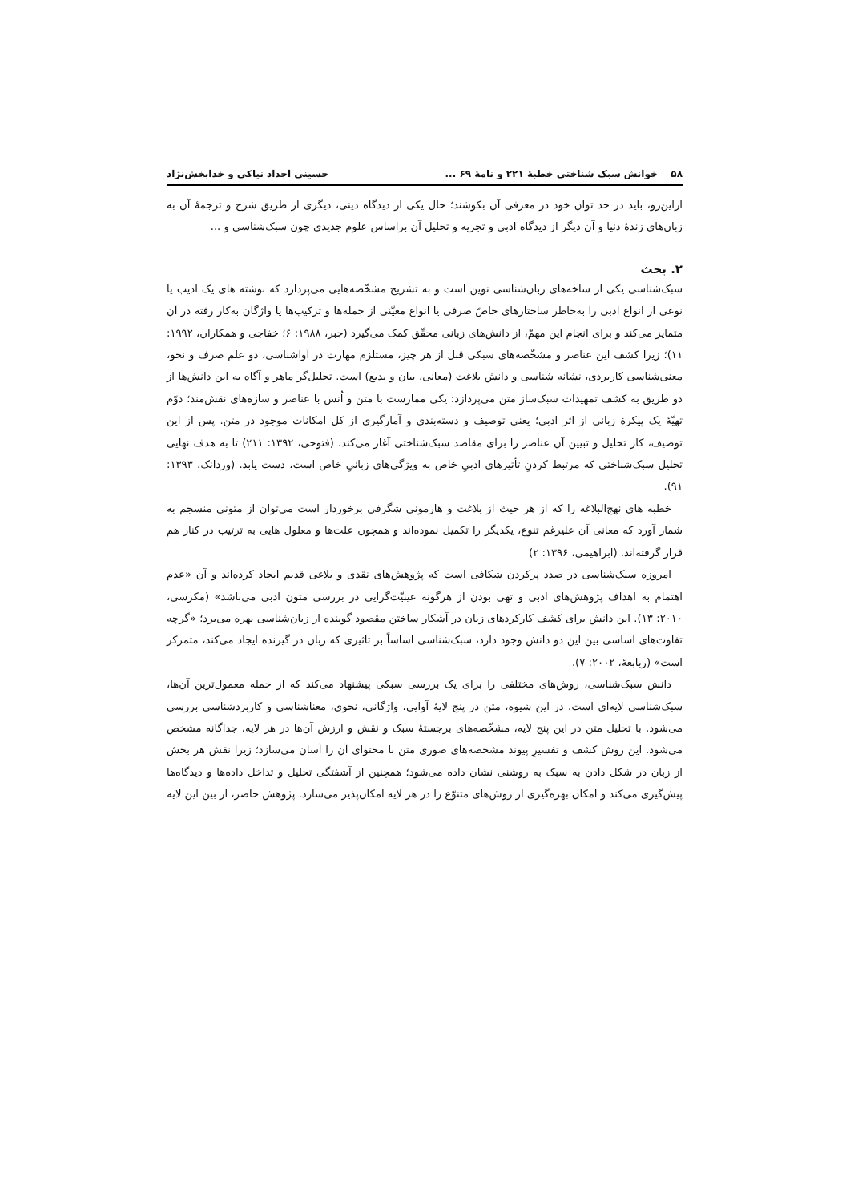۵۸ خوانش سبک شناختی خطبهٔ ۲۲۱ و نامهٔ ۶۹ ... حسینی اجداد نیاکی و خدابخش‌نژاد
ازاین‌رو، باید در حد توان خود در معرفی آن بکوشند؛ حال یکی از دیدگاه دینی، دیگری از طریق شرح و ترجمهٔ آن به زبان‌های زندهٔ دنیا و آن دیگر از دیدگاه ادبی و تجزیه و تحلیل آن براساس علوم جدیدی چون سبک‌شناسی و ...
۲. بحث
سبک‌شناسی یکی از شاخه‌های زبان‌شناسی نوین است و به تشریح مشخّصه‌هایی می‌پردازد که نوشته های یک ادیب یا نوعی از انواع ادبی را به‌خاطر ساختارهای خاصّ صرفی یا انواع معیّنی از جمله‌ها و ترکیب‌ها یا واژگان به‌کار رفته در آن متمایز می‌کند و برای انجام این مهمّ، از دانش‌های زبانی محقّق کمک می‌گیرد (جبر، ۱۹۸۸: ۶؛ خفاجی و همکاران، ۱۹۹۲: ۱۱)؛ زیرا کشف این عناصر و مشخّصه‌های سبکی قبل از هر چیز، مستلزم مهارت در آواشناسی، دو علم صرف و نحو، معنی‌شناسی کاربردی، نشانه شناسی و دانش بلاغت (معانی، بیان و بدیع) است. تحلیل‌گر ماهر و آگاه به این دانش‌ها از دو طریق به کشف تمهیدات سبک‌ساز متن می‌پردازد: یکی ممارست با متن و اُنس با عناصر و سازه‌های نقش‌مند؛ دوّم تهیّهٔ یک پیکرهٔ زبانی از اثر ادبی؛ یعنی توصیف و دسته‌بندی و آمارگیری از کل امکانات موجود در متن. پس از این توصیف، کار تحلیل و تبیین آن عناصر را برای مقاصد سبک‌شناختی آغاز می‌کند. (فتوحی، ۱۳۹۲: ۲۱۱) تا به هدف نهایی تحلیل سبک‌شناختی که مرتبط کردنِ تأثیرهای ادبیِ خاص به ویژگی‌های زبانیِ خاص است، دست یابد. (وردانک، ۱۳۹۳: ۹۱).
خطبه های نهج‌البلاغه را که از هر حیث از بلاغت و هارمونی شگرفی برخوردار است می‌توان از متونی منسجم به شمار آورد که معانی آن علیرغم تنوع، یکدیگر را تکمیل نموده‌اند و همچون علت‌ها و معلول هایی به ترتیب در کنار هم قرار گرفته‌اند. (ابراهیمی، ۱۳۹۶: ۲)
امروزه سبک‌شناسی در صدد پرکردن شکافی است که پژوهش‌های نقدی و بلاغی قدیم ایجاد کرده‌اند و آن «عدم اهتمام به اهداف پژوهش‌های ادبی و تهی بودن از هرگونه عینیّت‌گرایی در بررسی متون ادبی می‌باشد» (مکرسی، ۲۰۱۰: ۱۳). این دانش برای کشف کارکردهای زبان در آشکار ساختن مقصود گوینده از زبان‌شناسی بهره می‌برد؛ «گرچه تفاوت‌های اساسی بین این دو دانش وجود دارد، سبک‌شناسی اساساً بر تاثیری که زبان در گیرنده ایجاد می‌کند، متمرکز است» (ربابعهٔ، ۲۰۰۲: ۷).
دانش سبک‌شناسی، روش‌های مختلفی را برای یک بررسی سبکی پیشنهاد می‌کند که از جمله معمول‌ترین آن‌ها، سبک‌شناسی لایه‌ای است. در این شیوه، متن در پنج لایهٔ آوایی، واژگانی، نحوی، معناشناسی و کاربردشناسی بررسی می‌شود. با تحلیل متن در این پنج لایه، مشخّصه‌های برجستهٔ سبک و نقش و ارزش آن‌ها در هر لایه، جداگانه مشخص می‌شود. این روش کشف و تفسیرِ پیوند مشخصه‌های صوری متن با محتوای آن را آسان می‌سازد؛ زیرا نقش هر بخش از زبان در شکل دادن به سبک به روشنی نشان داده می‌شود؛ همچنین از آشفتگی تحلیل و تداخل داده‌ها و دیدگاه‌ها پیش‌گیری می‌کند و امکان بهره‌گیری از روش‌های متنوّع را در هر لایه امکان‌پذیر می‌سازد. پژوهش حاضر، از بین این لایه